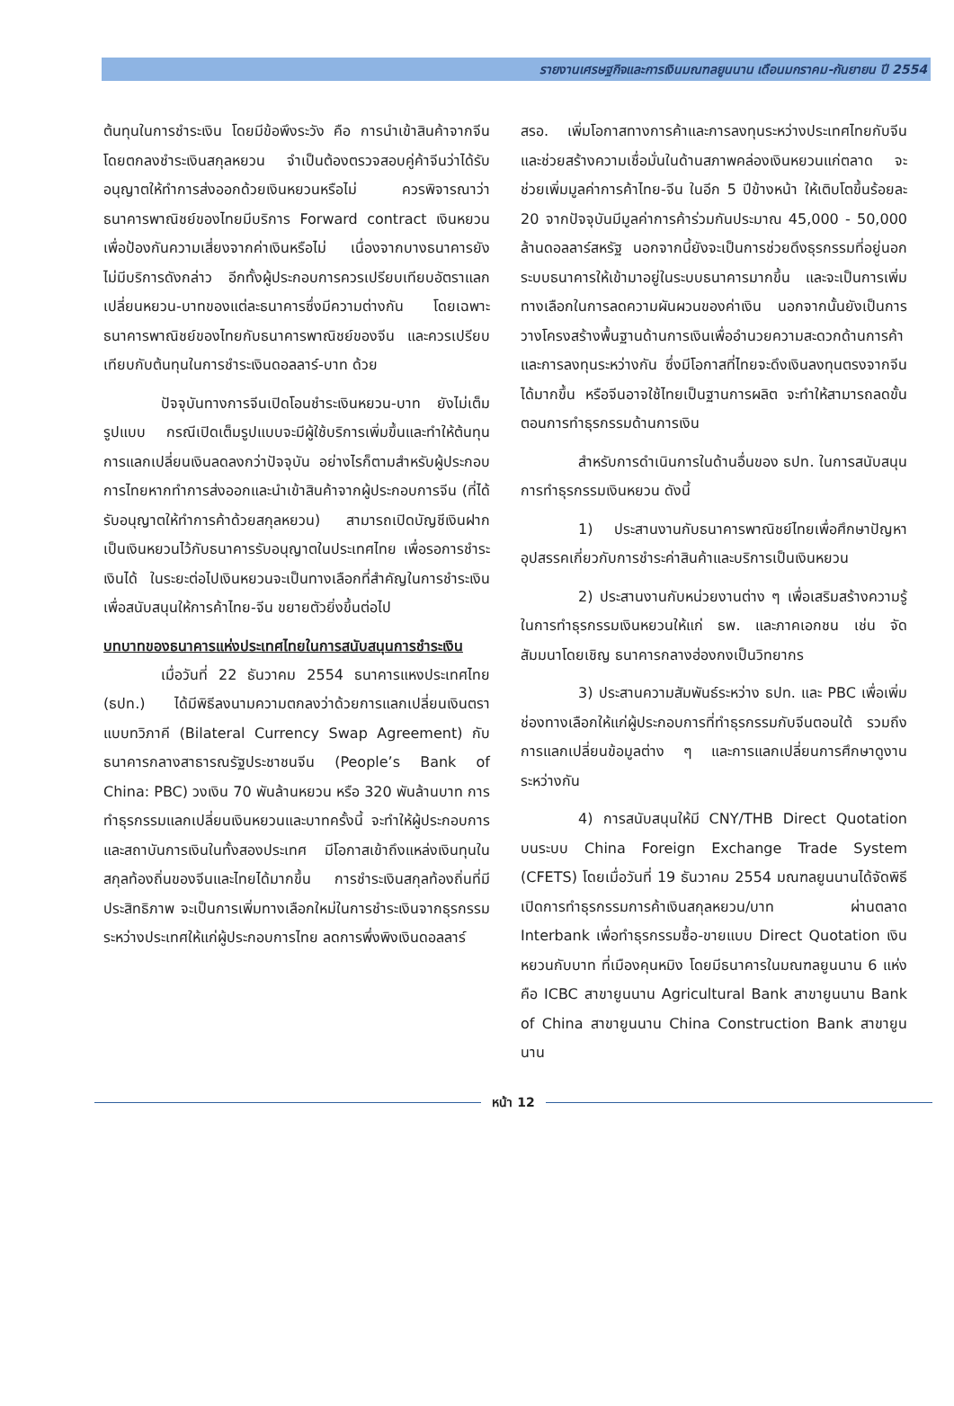รายงานเศรษฐกิจและการเงินมณฑลยูนนาน เดือนมกราคม-กันยายน ปี 2554
ต้นทุนในการชำระเงิน โดยมีข้อพึงระวัง คือ การนำเข้าสินค้าจากจีนโดยตกลงชำระเงินสกุลหยวน จำเป็นต้องตรวจสอบคู่ค้าจีนว่าได้รับอนุญาตให้ทำการส่งออกด้วยเงินหยวนหรือไม่ ควรพิจารณาว่าธนาคารพาณิชย์ของไทยมีบริการ Forward contract เงินหยวนเพื่อป้องกันความเสี่ยงจากค่าเงินหรือไม่ เนื่องจากบางธนาคารยังไม่มีบริการดังกล่าว อีกทั้งผู้ประกอบการควรเปรียบเทียบอัตราแลกเปลี่ยนหยวน-บาทของแต่ละธนาคารซึ่งมีความต่างกัน โดยเฉพาะธนาคารพาณิชย์ของไทยกับธนาคารพาณิชย์ของจีน และควรเปรียบเทียบกับต้นทุนในการชำระเงินดอลลาร์-บาท ด้วย
ปัจจุบันทางการจีนเปิดโอนชำระเงินหยวน-บาท ยังไม่เต็มรูปแบบ กรณีเปิดเต็มรูปแบบจะมีผู้ใช้บริการเพิ่มขึ้นและทำให้ต้นทุนการแลกเปลี่ยนเงินลดลงกว่าปัจจุบัน อย่างไรก็ตามสำหรับผู้ประกอบการไทยหากทำการส่งออกและนำเข้าสินค้าจากผู้ประกอบการจีน (ที่ได้รับอนุญาตให้ทำการค้าด้วยสกุลหยวน) สามารถเปิดบัญชีเงินฝากเป็นเงินหยวนไว้กับธนาคารรับอนุญาตในประเทศไทย เพื่อรอการชำระเงินได้ ในระยะต่อไปเงินหยวนจะเป็นทางเลือกที่สำคัญในการชำระเงิน เพื่อสนับสนุนให้การค้าไทย-จีน ขยายตัวยิ่งขึ้นต่อไป
บทบาทของธนาคารแห่งประเทศไทยในการสนับสนุนการชำระเงิน
เมื่อวันที่ 22 ธันวาคม 2554 ธนาคารแหงประเทศไทย (ธปท.) ได้มีพิธีลงนามความตกลงว่าด้วยการแลกเปลี่ยนเงินตราแบบทวิภาคี (Bilateral Currency Swap Agreement) กับธนาคารกลางสาธารณรัฐประชาชนจีน (People’s Bank of China: PBC) วงเงิน 70 พันล้านหยวน หรือ 320 พันล้านบาท การทำธุรกรรมแลกเปลี่ยนเงินหยวนและบาทครั้งนี้ จะทำให้ผู้ประกอบการและสถาบันการเงินในทั้งสองประเทศ มีโอกาสเข้าถึงแหล่งเงินทุนในสกุลท้องถิ่นของจีนและไทยได้มากขึ้น การชำระเงินสกุลท้องถิ่นที่มีประสิทธิภาพ จะเป็นการเพิ่มทางเลือกใหม่ในการชำระเงินจากธุรกรรมระหว่างประเทศให้แก่ผู้ประกอบการไทย ลดการพึ่งพิงเงินดอลลาร์
สรอ. เพิ่มโอกาสทางการค้าและการลงทุนระหว่างประเทศไทยกับจีน และช่วยสร้างความเชื่อมั่นในด้านสภาพคล่องเงินหยวนแก่ตลาด จะช่วยเพิ่มมูลค่าการค้าไทย-จีน ในอีก 5 ปีข้างหน้า ให้เติบโตขึ้นร้อยละ 20 จากปัจจุบันมีมูลค่าการค้าร่วมกันประมาณ 45,000 - 50,000 ล้านดอลลาร์สหรัฐ นอกจากนี้ยังจะเป็นการช่วยดึงธุรกรรมที่อยู่นอกระบบธนาคารให้เข้ามาอยู่ในระบบธนาคารมากขึ้น และจะเป็นการเพิ่มทางเลือกในการลดความผันผวนของค่าเงิน นอกจากนั้นยังเป็นการวางโครงสร้างพื้นฐานด้านการเงินเพื่ออำนวยความสะดวกด้านการค้าและการลงทุนระหว่างกัน ซึ่งมีโอกาสที่ไทยจะดึงเงินลงทุนตรงจากจีนได้มากขึ้น หรือจีนอาจใช้ไทยเป็นฐานการผลิต จะทำให้สามารถลดขั้นตอนการทำธุรกรรมด้านการเงิน
สำหรับการดำเนินการในด้านอื่นของ ธปท. ในการสนับสนุนการทำธุรกรรมเงินหยวน ดังนี้
1) ประสานงานกับธนาคารพาณิชย์ไทยเพื่อศึกษาปัญหาอุปสรรคเกี่ยวกับการชำระค่าสินค้าและบริการเป็นเงินหยวน
2) ประสานงานกับหน่วยงานต่าง ๆ เพื่อเสริมสร้างความรู้ในการทำธุรกรรมเงินหยวนให้แก่ ธพ. และภาคเอกชน เช่น จัดสัมมนาโดยเชิญ ธนาคารกลางฮ่องกงเป็นวิทยากร
3) ประสานความสัมพันธ์ระหว่าง ธปท. และ PBC เพื่อเพิ่มช่องทางเลือกให้แก่ผู้ประกอบการที่ทำธุรกรรมกับจีนตอนใต้ รวมถึงการแลกเปลี่ยนข้อมูลต่าง ๆ และการแลกเปลี่ยนการศึกษาดูงานระหว่างกัน
4) การสนับสนุนให้มี CNY/THB Direct Quotation บนระบบ China Foreign Exchange Trade System (CFETS) โดยเมื่อวันที่ 19 ธันวาคม 2554 มณฑลยูนนานได้จัดพิธีเปิดการทำธุรกรรมการค้าเงินสกุลหยวน/บาท ผ่านตลาด Interbank เพื่อทำธุรกรรมซื้อ-ขายแบบ Direct Quotation เงินหยวนกับบาท ที่เมืองคุนหมิง โดยมีธนาคารในมณฑลยูนนาน 6 แห่ง คือ ICBC สาขายูนนาน Agricultural Bank สาขายูนนาน Bank of China สาขายูนนาน China Construction Bank สาขายูนนาน
หน้า 12